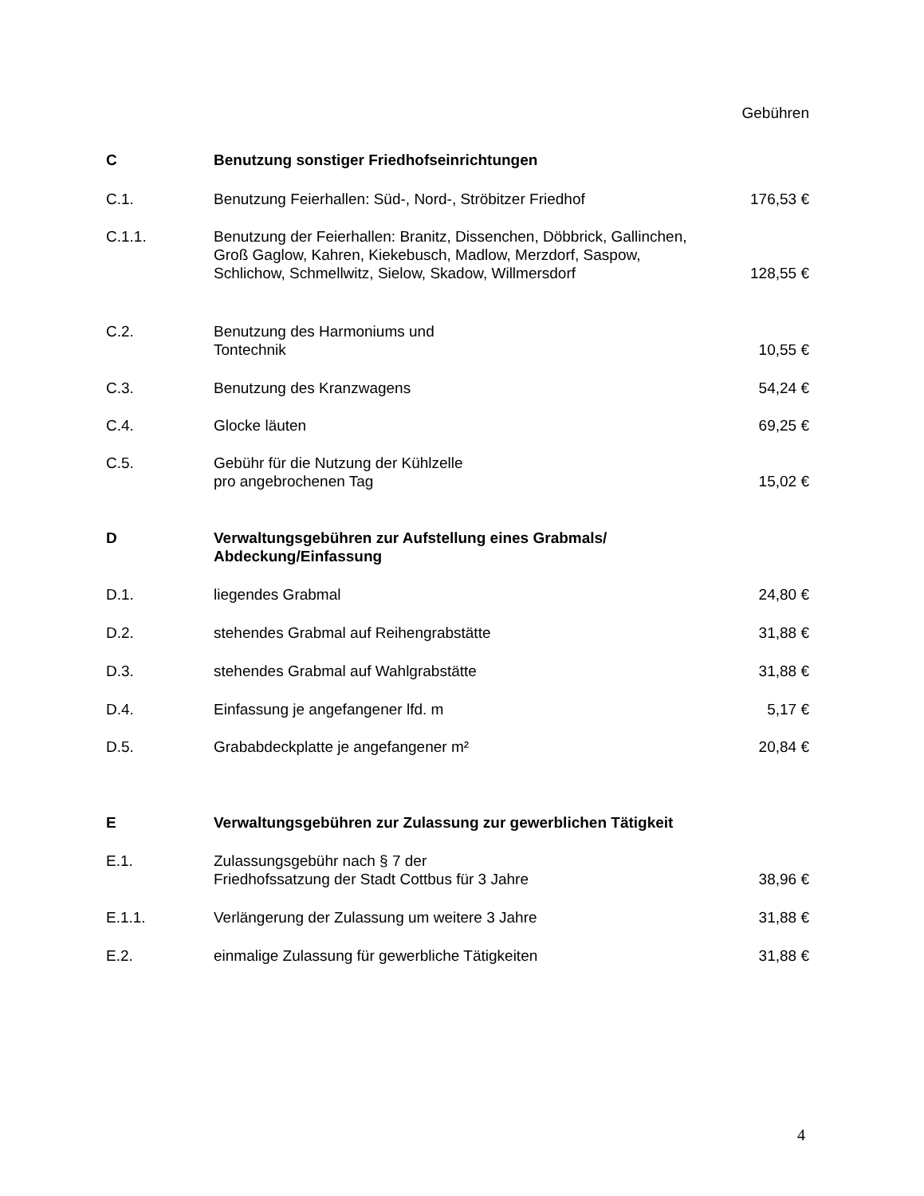| | | Gebühren |
| C | Benutzung sonstiger Friedhofseinrichtungen | |
| C.1. | Benutzung Feierhallen: Süd-, Nord-, Ströbitzer Friedhof | 176,53 € |
| C.1.1. | Benutzung der Feierhallen: Branitz, Dissenchen, Döbbrick, Gallinchen, Groß Gaglow, Kahren, Kiekebusch, Madlow, Merzdorf, Saspow, Schlichow, Schmellwitz, Sielow, Skadow, Willmersdorf | 128,55 € |
| C.2. | Benutzung des Harmoniums und Tontechnik | 10,55 € |
| C.3. | Benutzung des Kranzwagens | 54,24 € |
| C.4. | Glocke läuten | 69,25 € |
| C.5. | Gebühr für die Nutzung der Kühlzelle pro angebrochenen Tag | 15,02 € |
| D | Verwaltungsgebühren zur Aufstellung eines Grabmals/ Abdeckung/Einfassung | |
| D.1. | liegendes Grabmal | 24,80 € |
| D.2. | stehendes Grabmal auf Reihengrabstätte | 31,88 € |
| D.3. | stehendes Grabmal auf Wahlgrabstätte | 31,88 € |
| D.4. | Einfassung je angefangener lfd. m | 5,17 € |
| D.5. | Grababdeckplatte je angefangener m² | 20,84 € |
| E | Verwaltungsgebühren zur Zulassung zur gewerblichen Tätigkeit | |
| E.1. | Zulassungsgebühr nach § 7 der Friedhofssatzung der Stadt Cottbus für 3 Jahre | 38,96 € |
| E.1.1. | Verlängerung der Zulassung um weitere 3 Jahre | 31,88 € |
| E.2. | einmalige Zulassung für gewerbliche Tätigkeiten | 31,88 € |
4